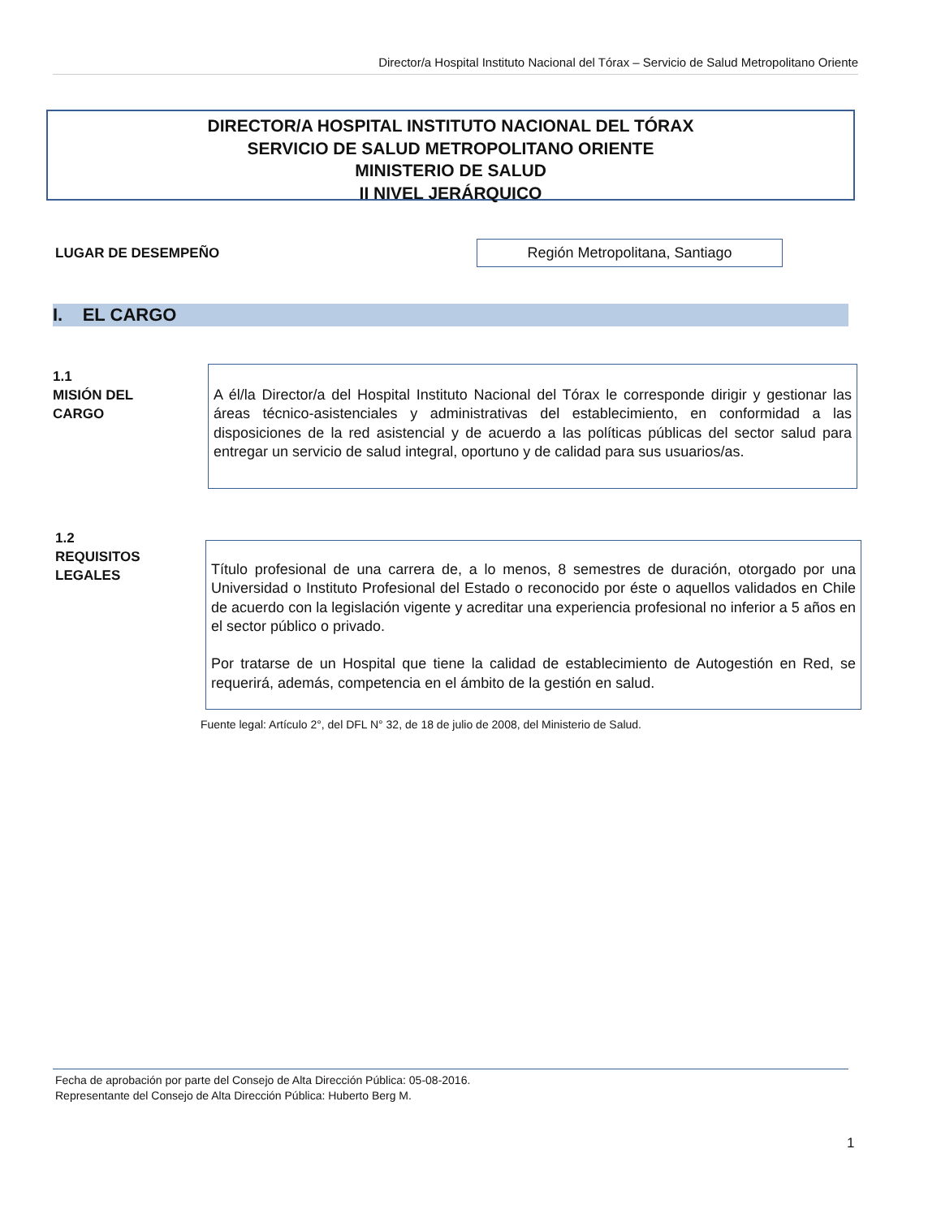Director/a Hospital Instituto Nacional del Tórax – Servicio de Salud Metropolitano Oriente
DIRECTOR/A HOSPITAL INSTITUTO NACIONAL DEL TÓRAX
SERVICIO DE SALUD METROPOLITANO ORIENTE
MINISTERIO DE SALUD
II NIVEL JERÁRQUICO
LUGAR DE DESEMPEÑO Región Metropolitana, Santiago
I. EL CARGO
1.1
MISIÓN DEL
CARGO
A él/la Director/a del Hospital Instituto Nacional del Tórax le corresponde dirigir y gestionar las áreas técnico-asistenciales y administrativas del establecimiento, en conformidad a las disposiciones de la red asistencial y de acuerdo a las políticas públicas del sector salud para entregar un servicio de salud integral, oportuno y de calidad para sus usuarios/as.
1.2
REQUISITOS
LEGALES
Título profesional de una carrera de, a lo menos, 8 semestres de duración, otorgado por una Universidad o Instituto Profesional del Estado o reconocido por éste o aquellos validados en Chile de acuerdo con la legislación vigente y acreditar una experiencia profesional no inferior a 5 años en el sector público o privado.
Por tratarse de un Hospital que tiene la calidad de establecimiento de Autogestión en Red, se requerirá, además, competencia en el ámbito de la gestión en salud.
Fuente legal: Artículo 2°, del DFL N° 32, de 18 de julio de 2008, del Ministerio de Salud.
Fecha de aprobación por parte del Consejo de Alta Dirección Pública: 05-08-2016.
Representante del Consejo de Alta Dirección Pública: Huberto Berg M.
1